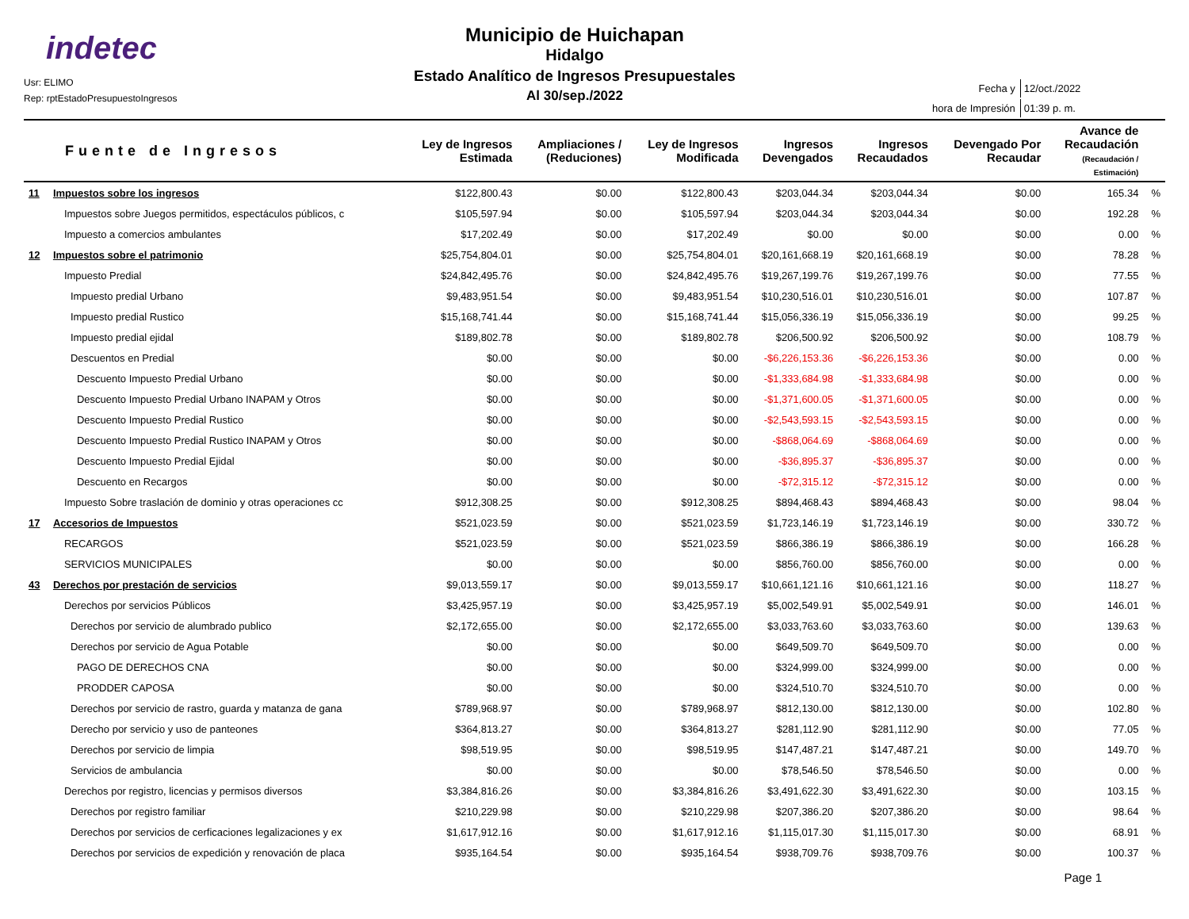indetec
Usr: ELIMO
Rep: rptEstadoPresupuestoIngresos
Municipio de Huichapan
Hidalgo
Estado Analítico de Ingresos Presupuestales
Al 30/sep./2022
| Fecha y | 12/oct./2022 |
| hora de Impresión | 01:39 p. m. |
| Fuente de Ingresos | | Ley de Ingresos Estimada | Ampliaciones / (Reduciones) | Ley de Ingresos Modificada | Ingresos Devengados | Ingresos Recaudados | Devengado Por Recaudar | Avance de Recaudación (Recaudación / Estimación) | |
| --- | --- | --- | --- | --- | --- | --- | --- | --- | --- |
| 11 | Impuestos sobre los ingresos | $122,800.43 | $0.00 | $122,800.43 | $203,044.34 | $203,044.34 | $0.00 | 165.34 | % |
| | Impuestos sobre Juegos permitidos, espectáculos públicos, c | $105,597.94 | $0.00 | $105,597.94 | $203,044.34 | $203,044.34 | $0.00 | 192.28 | % |
| | Impuesto a comercios ambulantes | $17,202.49 | $0.00 | $17,202.49 | $0.00 | $0.00 | $0.00 | 0.00 | % |
| 12 | Impuestos sobre el patrimonio | $25,754,804.01 | $0.00 | $25,754,804.01 | $20,161,668.19 | $20,161,668.19 | $0.00 | 78.28 | % |
| | Impuesto Predial | $24,842,495.76 | $0.00 | $24,842,495.76 | $19,267,199.76 | $19,267,199.76 | $0.00 | 77.55 | % |
| | Impuesto predial Urbano | $9,483,951.54 | $0.00 | $9,483,951.54 | $10,230,516.01 | $10,230,516.01 | $0.00 | 107.87 | % |
| | Impuesto predial Rustico | $15,168,741.44 | $0.00 | $15,168,741.44 | $15,056,336.19 | $15,056,336.19 | $0.00 | 99.25 | % |
| | Impuesto predial ejidal | $189,802.78 | $0.00 | $189,802.78 | $206,500.92 | $206,500.92 | $0.00 | 108.79 | % |
| | Descuentos en Predial | $0.00 | $0.00 | $0.00 | -$6,226,153.36 | -$6,226,153.36 | $0.00 | 0.00 | % |
| | Descuento Impuesto Predial Urbano | $0.00 | $0.00 | $0.00 | -$1,333,684.98 | -$1,333,684.98 | $0.00 | 0.00 | % |
| | Descuento Impuesto Predial Urbano INAPAM y Otros | $0.00 | $0.00 | $0.00 | -$1,371,600.05 | -$1,371,600.05 | $0.00 | 0.00 | % |
| | Descuento Impuesto Predial Rustico | $0.00 | $0.00 | $0.00 | -$2,543,593.15 | -$2,543,593.15 | $0.00 | 0.00 | % |
| | Descuento Impuesto Predial Rustico INAPAM y Otros | $0.00 | $0.00 | $0.00 | -$868,064.69 | -$868,064.69 | $0.00 | 0.00 | % |
| | Descuento Impuesto Predial Ejidal | $0.00 | $0.00 | $0.00 | -$36,895.37 | -$36,895.37 | $0.00 | 0.00 | % |
| | Descuento en Recargos | $0.00 | $0.00 | $0.00 | -$72,315.12 | -$72,315.12 | $0.00 | 0.00 | % |
| | Impuesto Sobre traslación de dominio y otras operaciones cc | $912,308.25 | $0.00 | $912,308.25 | $894,468.43 | $894,468.43 | $0.00 | 98.04 | % |
| 17 | Accesorios de Impuestos | $521,023.59 | $0.00 | $521,023.59 | $1,723,146.19 | $1,723,146.19 | $0.00 | 330.72 | % |
| | RECARGOS | $521,023.59 | $0.00 | $521,023.59 | $866,386.19 | $866,386.19 | $0.00 | 166.28 | % |
| | SERVICIOS MUNICIPALES | $0.00 | $0.00 | $0.00 | $856,760.00 | $856,760.00 | $0.00 | 0.00 | % |
| 43 | Derechos por prestación de servicios | $9,013,559.17 | $0.00 | $9,013,559.17 | $10,661,121.16 | $10,661,121.16 | $0.00 | 118.27 | % |
| | Derechos por servicios Públicos | $3,425,957.19 | $0.00 | $3,425,957.19 | $5,002,549.91 | $5,002,549.91 | $0.00 | 146.01 | % |
| | Derechos por servicio de alumbrado publico | $2,172,655.00 | $0.00 | $2,172,655.00 | $3,033,763.60 | $3,033,763.60 | $0.00 | 139.63 | % |
| | Derechos por servicio de Agua Potable | $0.00 | $0.00 | $0.00 | $649,509.70 | $649,509.70 | $0.00 | 0.00 | % |
| | PAGO DE DERECHOS CNA | $0.00 | $0.00 | $0.00 | $324,999.00 | $324,999.00 | $0.00 | 0.00 | % |
| | PRODDER CAPOSA | $0.00 | $0.00 | $0.00 | $324,510.70 | $324,510.70 | $0.00 | 0.00 | % |
| | Derechos por servicio de rastro, guarda y matanza de gana | $789,968.97 | $0.00 | $789,968.97 | $812,130.00 | $812,130.00 | $0.00 | 102.80 | % |
| | Derecho por servicio y uso de panteones | $364,813.27 | $0.00 | $364,813.27 | $281,112.90 | $281,112.90 | $0.00 | 77.05 | % |
| | Derechos por servicio de limpia | $98,519.95 | $0.00 | $98,519.95 | $147,487.21 | $147,487.21 | $0.00 | 149.70 | % |
| | Servicios de ambulancia | $0.00 | $0.00 | $0.00 | $78,546.50 | $78,546.50 | $0.00 | 0.00 | % |
| | Derechos por registro, licencias y permisos diversos | $3,384,816.26 | $0.00 | $3,384,816.26 | $3,491,622.30 | $3,491,622.30 | $0.00 | 103.15 | % |
| | Derechos por registro familiar | $210,229.98 | $0.00 | $210,229.98 | $207,386.20 | $207,386.20 | $0.00 | 98.64 | % |
| | Derechos por servicios de cerficaciones legalizaciones y ex | $1,617,912.16 | $0.00 | $1,617,912.16 | $1,115,017.30 | $1,115,017.30 | $0.00 | 68.91 | % |
| | Derechos por servicios de expedición y renovación de placa | $935,164.54 | $0.00 | $935,164.54 | $938,709.76 | $938,709.76 | $0.00 | 100.37 | % |
Page 1